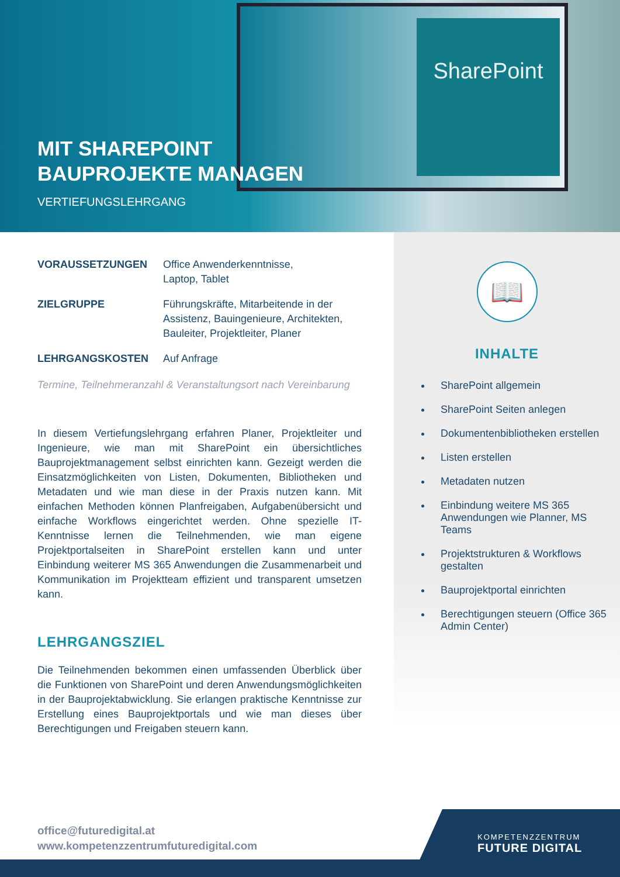SharePoint
MIT SHAREPOINT
BAUPROJEKTE MANAGEN
VERTIEFUNGSLEHRGANG
VORAUSSETZUNGEN Office Anwenderkenntnisse,
Laptop, Tablet
ZIELGRUPPE Führungskräfte, Mitarbeitende in der
Assistenz, Bauingenieure, Architekten,
Bauleiter, Projektleiter, Planer
LEHRGANGSKOSTEN Auf Anfrage
Termine, Teilnehmeranzahl & Veranstaltungsort nach Vereinbarung
In diesem Vertiefungslehrgang erfahren Planer, Projektleiter und Ingenieure, wie man mit SharePoint ein übersichtliches Bauprojektmanagement selbst einrichten kann. Gezeigt werden die Einsatzmöglichkeiten von Listen, Dokumenten, Bibliotheken und Metadaten und wie man diese in der Praxis nutzen kann. Mit einfachen Methoden können Planfreigaben, Aufgabenübersicht und einfache Workflows eingerichtet werden. Ohne spezielle IT-Kenntnisse lernen die Teilnehmenden, wie man eigene Projektportalseiten in SharePoint erstellen kann und unter Einbindung weiterer MS 365 Anwendungen die Zusammenarbeit und Kommunikation im Projektteam effizient und transparent umsetzen kann.
LEHRGANGSZIEL
Die Teilnehmenden bekommen einen umfassenden Überblick über die Funktionen von SharePoint und deren Anwendungsmöglichkeiten in der Bauprojektabwicklung. Sie erlangen praktische Kenntnisse zur Erstellung eines Bauprojektportals und wie man dieses über Berechtigungen und Freigaben steuern kann.
📖
INHALTE
SharePoint allgemein
SharePoint Seiten anlegen
Dokumentenbibliotheken erstellen
Listen erstellen
Metadaten nutzen
Einbindung weitere MS 365 Anwendungen wie Planner, MS Teams
Projektstrukturen & Workflows gestalten
Bauprojektportal einrichten
Berechtigungen steuern (Office 365 Admin Center)
office@futuredigital.at
www.kompetenzzentrumfuturedigital.com
KOMPETENZZENTRUM
FUTURE DIGITAL